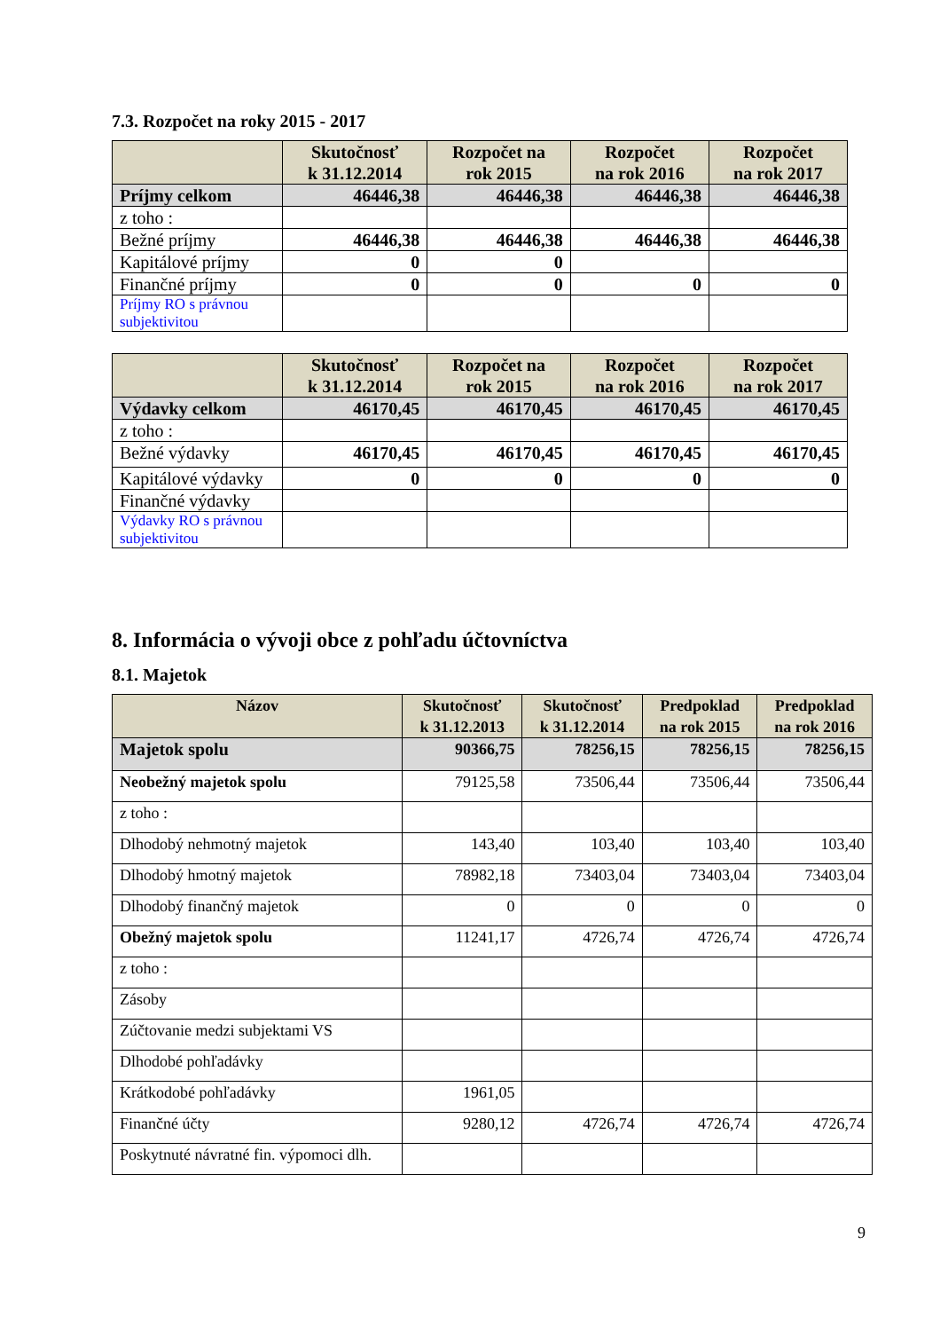7.3. Rozpočet na roky 2015 - 2017
| | Skutočnosť k 31.12.2014 | Rozpočet na rok 2015 | Rozpočet na rok 2016 | Rozpočet na rok 2017 |
| --- | --- | --- | --- | --- |
| Príjmy celkom | 46446,38 | 46446,38 | 46446,38 | 46446,38 |
| z toho : | | | | |
| Bežné príjmy | 46446,38 | 46446,38 | 46446,38 | 46446,38 |
| Kapitálové príjmy | 0 | 0 | | |
| Finančné príjmy | 0 | 0 | 0 | 0 |
| Príjmy RO s právnou subjektivitou | | | | |
| | Skutočnosť k 31.12.2014 | Rozpočet na rok 2015 | Rozpočet na rok 2016 | Rozpočet na rok 2017 |
| --- | --- | --- | --- | --- |
| Výdavky celkom | 46170,45 | 46170,45 | 46170,45 | 46170,45 |
| z toho : | | | | |
| Bežné výdavky | 46170,45 | 46170,45 | 46170,45 | 46170,45 |
| Kapitálové výdavky | 0 | 0 | 0 | 0 |
| Finančné výdavky | | | | |
| Výdavky RO s právnou subjektivitou | | | | |
8. Informácia o vývoji obce z pohľadu účtovníctva
8.1. Majetok
| Názov | Skutočnosť k 31.12.2013 | Skutočnosť k 31.12.2014 | Predpoklad na rok 2015 | Predpoklad na rok 2016 |
| --- | --- | --- | --- | --- |
| Majetok spolu | 90366,75 | 78256,15 | 78256,15 | 78256,15 |
| Neobežný majetok spolu | 79125,58 | 73506,44 | 73506,44 | 73506,44 |
| z toho : | | | | |
| Dlhodobý nehmotný majetok | 143,40 | 103,40 | 103,40 | 103,40 |
| Dlhodobý hmotný majetok | 78982,18 | 73403,04 | 73403,04 | 73403,04 |
| Dlhodobý finančný majetok | 0 | 0 | 0 | 0 |
| Obežný majetok spolu | 11241,17 | 4726,74 | 4726,74 | 4726,74 |
| z toho : | | | | |
| Zásoby | | | | |
| Zúčtovanie medzi subjektami VS | | | | |
| Dlhodobé pohľadávky | | | | |
| Krátkodobé pohľadávky | 1961,05 | | | |
| Finančné účty | 9280,12 | 4726,74 | 4726,74 | 4726,74 |
| Poskytnuté návratné fin. výpomoci dlh. | | | | |
9